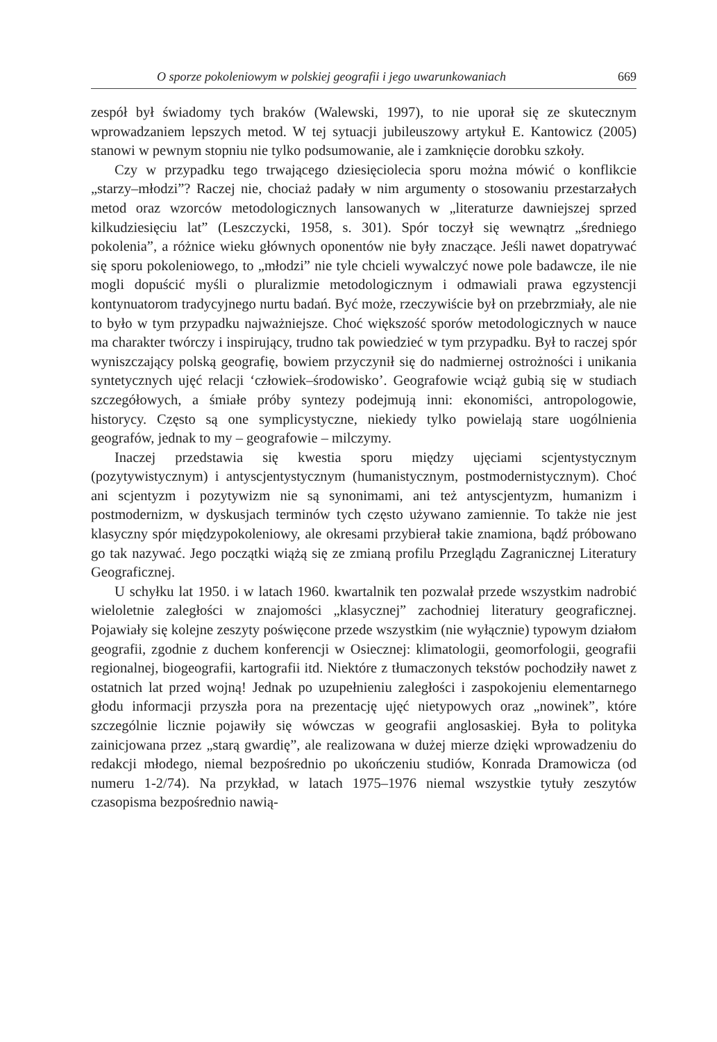O sporze pokoleniowym w polskiej geografii i jego uwarunkowaniach 669
zespół był świadomy tych braków (Walewski, 1997), to nie uporał się ze skutecznym wprowadzaniem lepszych metod. W tej sytuacji jubileuszowy artykuł E. Kantowicz (2005) stanowi w pewnym stopniu nie tylko podsumowanie, ale i zamknięcie dorobku szkoły.
Czy w przypadku tego trwającego dziesięciolecia sporu można mówić o konflikcie „starzy–młodzi”? Raczej nie, chociaż padały w nim argumenty o stosowaniu przestarzałych metod oraz wzorców metodologicznych lansowanych w „literaturze dawniejszej sprzed kilkudziesięciu lat” (Leszczycki, 1958, s. 301). Spór toczył się wewnątrz „średniego pokolenia”, a różnice wieku głównych oponentów nie były znaczące. Jeśli nawet dopatrywać się sporu pokoleniowego, to „młodzi” nie tyle chcieli wywalczyć nowe pole badawcze, ile nie mogli dopuścić myśli o pluralizmie metodologicznym i odmawiali prawa egzystencji kontynuatorom tradycyjnego nurtu badań. Być może, rzeczywiście był on przebrzmiały, ale nie to było w tym przypadku najważniejsze. Choć większość sporów metodologicznych w nauce ma charakter twórczy i inspirujący, trudno tak powiedzieć w tym przypadku. Był to raczej spór wyniszczający polską geografię, bowiem przyczynił się do nadmiernej ostrożności i unikania syntetycznych ujęć relacji ‘człowiek–środowisko’. Geografowie wciąż gubią się w studiach szczegółowych, a śmiałe próby syntezy podejmują inni: ekonomiści, antropologowie, historycy. Często są one symplicystyczne, niekiedy tylko powielają stare uogólnienia geografów, jednak to my – geografowie – milczymy.
Inaczej przedstawia się kwestia sporu między ujęciami scjentystycznym (pozytywistycznym) i antyscjentystycznym (humanistycznym, postmodernistycznym). Choć ani scjentyzm i pozytywizm nie są synonimami, ani też antyscjentyzm, humanizm i postmodernizm, w dyskusjach terminów tych często używano zamiennie. To także nie jest klasyczny spór międzypokoleniowy, ale okresami przybierał takie znamiona, bądź próbowano go tak nazywać. Jego początki wiążą się ze zmianą profilu Przeglądu Zagranicznej Literatury Geograficznej.
U schyłku lat 1950. i w latach 1960. kwartalnik ten pozwalał przede wszystkim nadrobić wieloletnie zaległości w znajomości „klasycznej” zachodniej literatury geograficznej. Pojawiały się kolejne zeszyty poświęcone przede wszystkim (nie wyłącznie) typowym działom geografii, zgodnie z duchem konferencji w Osiecznej: klimatologii, geomorfologii, geografii regionalnej, biogeografii, kartografii itd. Niektóre z tłumaczonych tekstów pochodziły nawet z ostatnich lat przed wojną! Jednak po uzupełnieniu zaległości i zaspokojeniu elementarnego głodu informacji przyszła pora na prezentację ujęć nietypowych oraz „nowinek”, które szczególnie licznie pojawiły się wówczas w geografii anglosaskiej. Była to polityka zainicjowana przez „starą gwardię”, ale realizowana w dużej mierze dzięki wprowadzeniu do redakcji młodego, niemal bezpośrednio po ukończeniu studiów, Konrada Dramowicza (od numeru 1-2/74). Na przykład, w latach 1975–1976 niemal wszystkie tytuły zeszytów czasopisma bezpośrednio nawią-